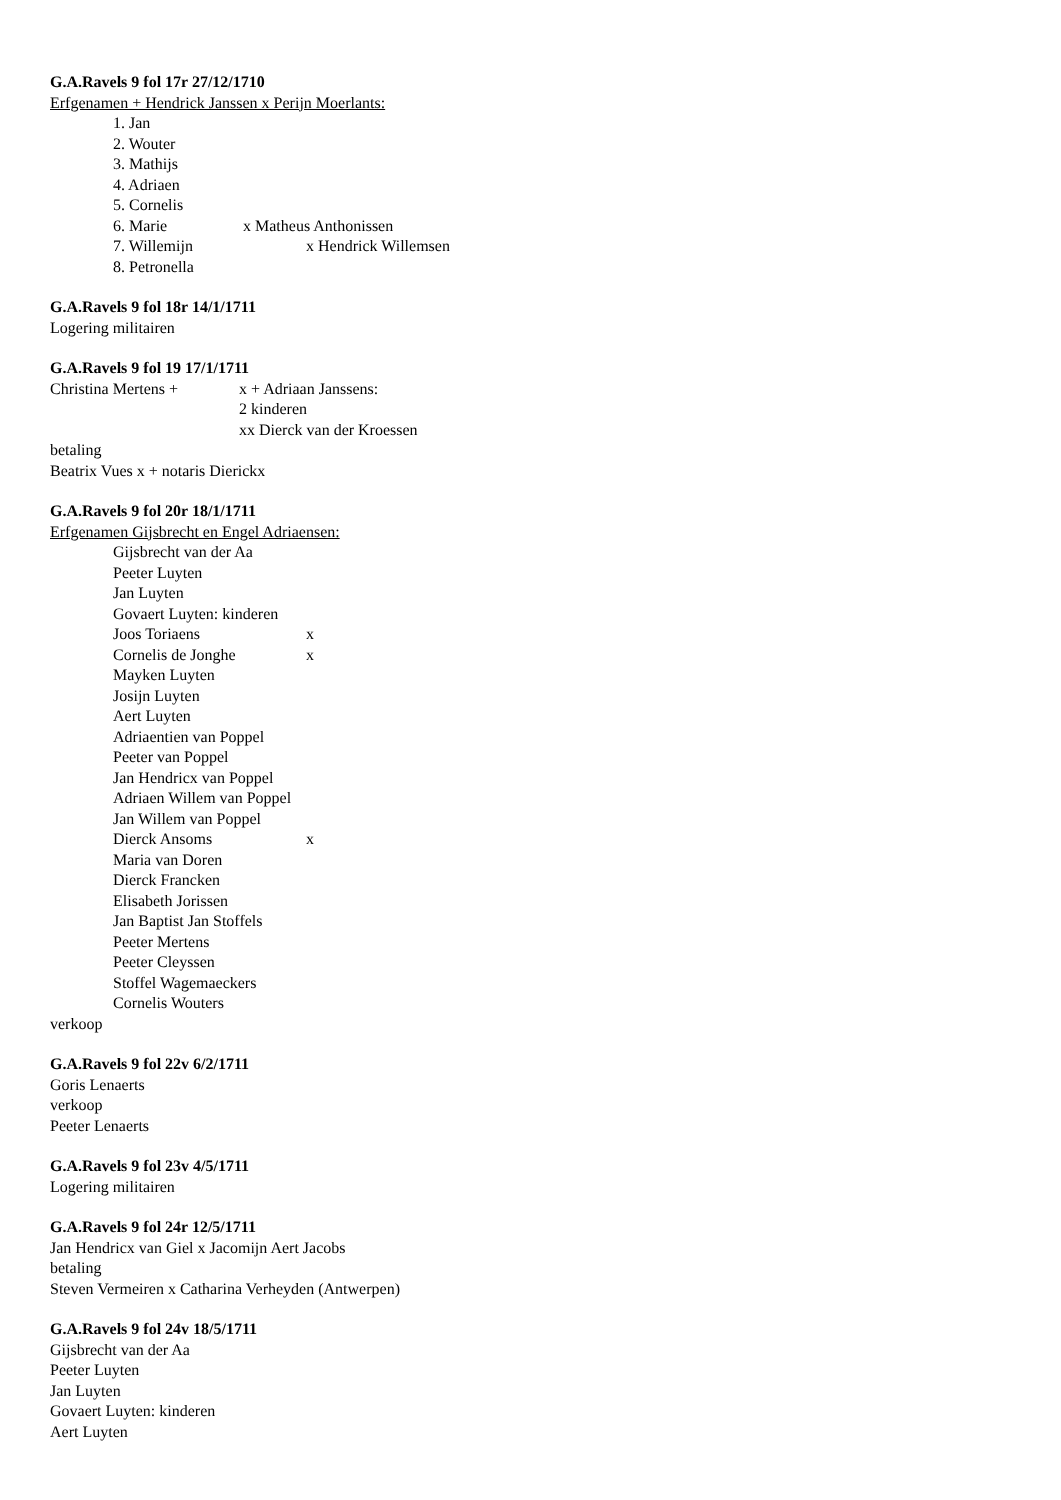G.A.Ravels 9 fol 17r 27/12/1710
Erfgenamen + Hendrick Janssen x Perijn Moerlants:
1. Jan
2. Wouter
3. Mathijs
4. Adriaen
5. Cornelis
6. Marie x Matheus Anthonissen
7. Willemijn x Hendrick Willemsen
8. Petronella
G.A.Ravels 9 fol 18r 14/1/1711
Logering militairen
G.A.Ravels 9 fol 19 17/1/1711
Christina Mertens + x + Adriaan Janssens:
2 kinderen
xx Dierck van der Kroessen
betaling
Beatrix Vues x + notaris Dierickx
G.A.Ravels 9 fol 20r 18/1/1711
Erfgenamen Gijsbrecht en Engel Adriaensen:
Gijsbrecht van der Aa
Peeter Luyten
Jan Luyten
Govaert Luyten: kinderen
Joos Toriaens x
Cornelis de Jonghe x
Mayken Luyten
Josijn Luyten
Aert Luyten
Adriaentien van Poppel
Peeter van Poppel
Jan Hendricx van Poppel
Adriaen Willem van Poppel
Jan Willem van Poppel
Dierck Ansoms x
Maria van Doren
Dierck Francken
Elisabeth Jorissen
Jan Baptist Jan Stoffels
Peeter Mertens
Peeter Cleyssen
Stoffel Wagemaeckers
Cornelis Wouters
verkoop
G.A.Ravels 9 fol 22v 6/2/1711
Goris Lenaerts
verkoop
Peeter Lenaerts
G.A.Ravels 9 fol 23v 4/5/1711
Logering militairen
G.A.Ravels 9 fol 24r 12/5/1711
Jan Hendricx van Giel x Jacomijn Aert Jacobs
betaling
Steven Vermeiren x Catharina Verheyden (Antwerpen)
G.A.Ravels 9 fol 24v 18/5/1711
Gijsbrecht van der Aa
Peeter Luyten
Jan Luyten
Govaert Luyten: kinderen
Aert Luyten